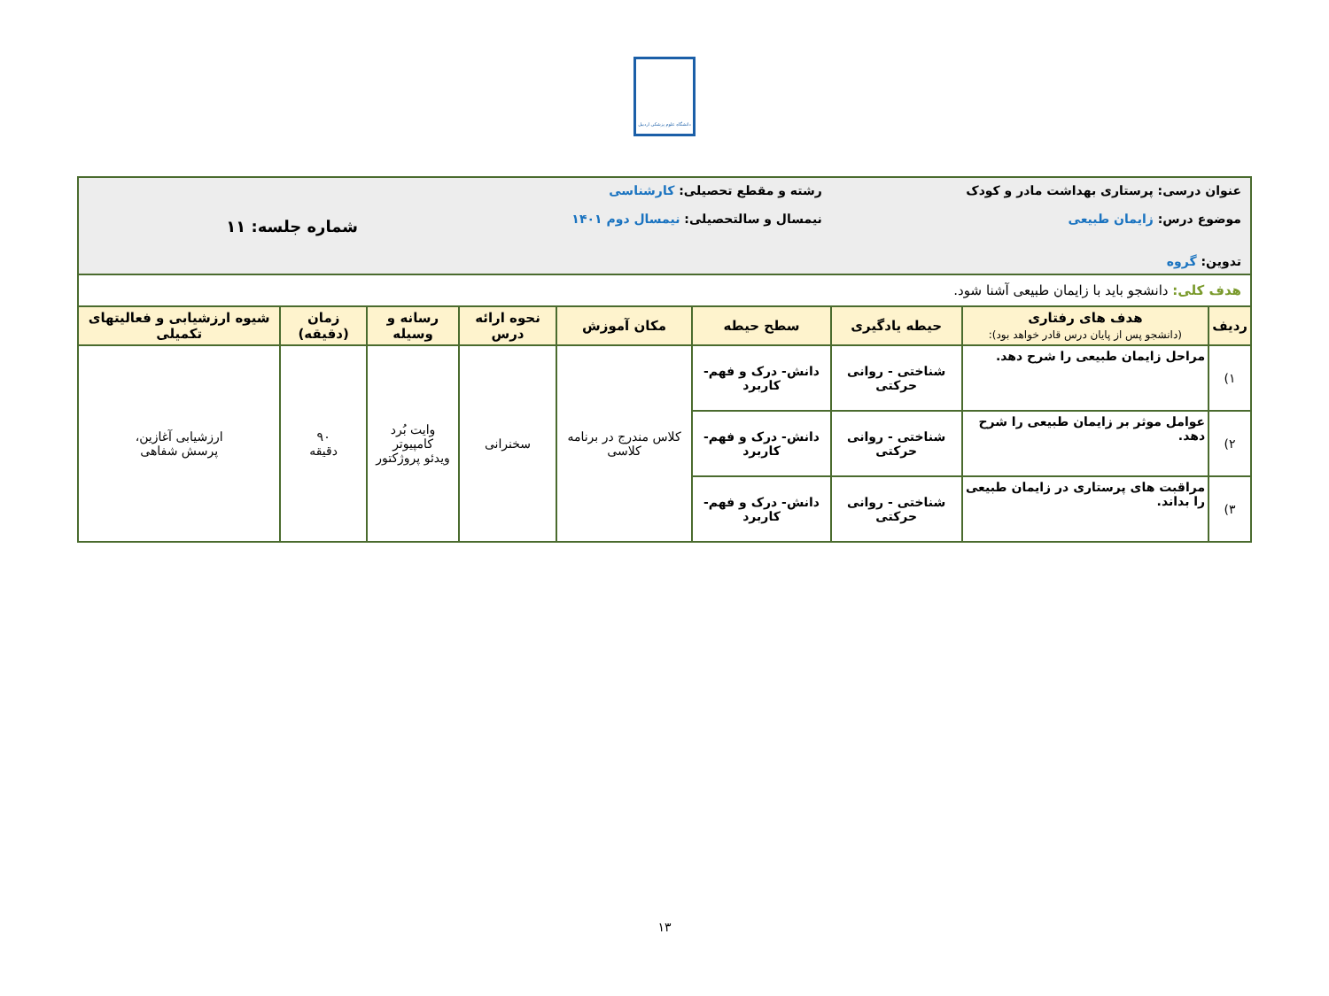دانشگاه علوم پزشکی اردبیل
| عنوان درسی: پرستاری بهداشت مادر و کودک موضوع درس: زایمان طبیعی تدوین: گروه | | | رشته و مقطع تحصیلی: کارشناسی نیمسال و سالتحصیلی: نیمسال دوم ۱۴۰۱ | | | | شماره جلسه: ۱۱ | |
| هدف کلی: دانشجو باید با زایمان طبیعی آشنا شود. | | | | | | | | |
| ردیف | هدف های رفتاری (دانشجو پس از پایان درس قادر خواهد بود): | حیطه یادگیری | سطح حیطه | مکان آموزش | نحوه ارائه درس | رسانه و وسیله | زمان (دقیقه) | شیوه ارزشیابی و فعالیتهای تکمیلی |
| ۱) | مراحل زایمان طبیعی را شرح دهد. | شناختی - روانی حرکتی | دانش- درک و فهم- کاربرد | کلاس مندرج در برنامه کلاسی | سخنرانی | وایت بُرد کامپیوتر ویدئو پروژکتور | ۹۰ دقیقه | ارزشیابی آغازین، پرسش شفاهی |
| ۲) | عوامل موثر بر زایمان طبیعی را شرح دهد. | شناختی - روانی حرکتی | دانش- درک و فهم- کاربرد | | | | | |
| ۳) | مراقبت های پرستاری در زایمان طبیعی را بداند. | شناختی - روانی حرکتی | دانش- درک و فهم- کاربرد | | | | | |
۱۳